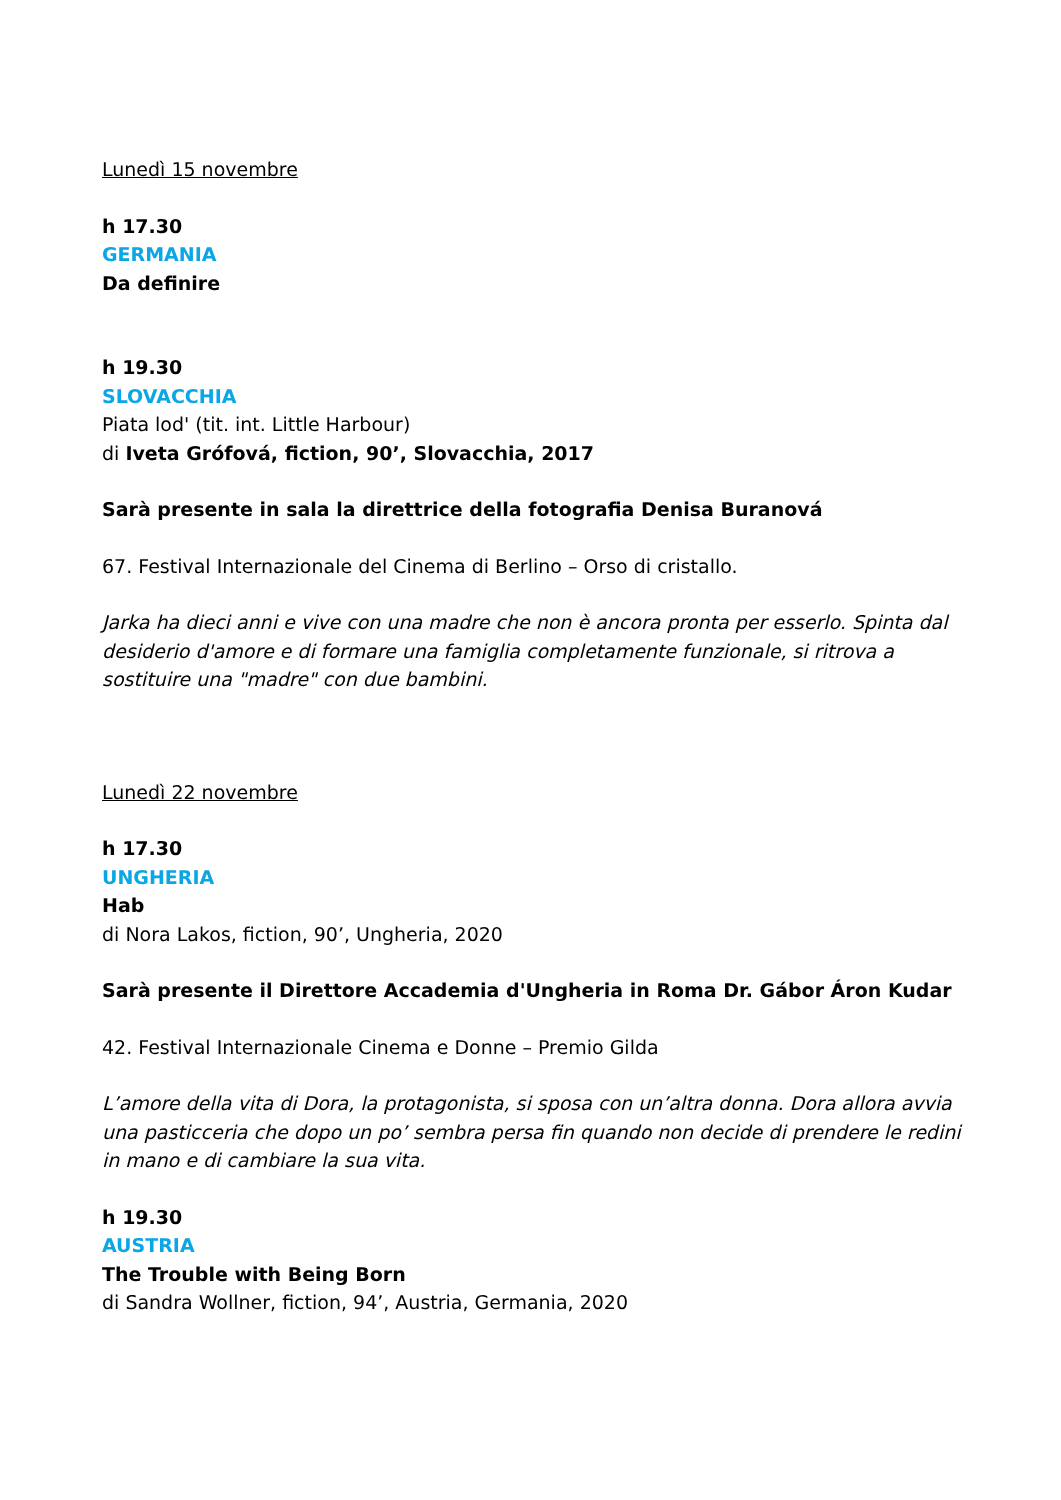Lunedì 15 novembre
h 17.30
GERMANIA
Da definire
h 19.30
SLOVACCHIA
Piata lod' (tit. int. Little Harbour)
di Iveta Grófová, fiction, 90’, Slovacchia, 2017
Sarà presente in sala la direttrice della fotografia Denisa Buranová
67. Festival Internazionale del Cinema di Berlino – Orso di cristallo.
Jarka ha dieci anni e vive con una madre che non è ancora pronta per esserlo. Spinta dal desiderio d'amore e di formare una famiglia completamente funzionale, si ritrova a sostituire una "madre" con due bambini.
Lunedì 22 novembre
h 17.30
UNGHERIA
Hab
di Nora Lakos, fiction, 90’, Ungheria, 2020
Sarà presente il Direttore Accademia d'Ungheria in Roma Dr. Gábor Áron Kudar
42. Festival Internazionale Cinema e Donne – Premio Gilda
L’amore della vita di Dora, la protagonista, si sposa con un’altra donna. Dora allora avvia una pasticceria che dopo un po’ sembra persa fin quando non decide di prendere le redini in mano e di cambiare la sua vita.
h 19.30
AUSTRIA
The Trouble with Being Born
di Sandra Wollner, fiction, 94’, Austria, Germania, 2020